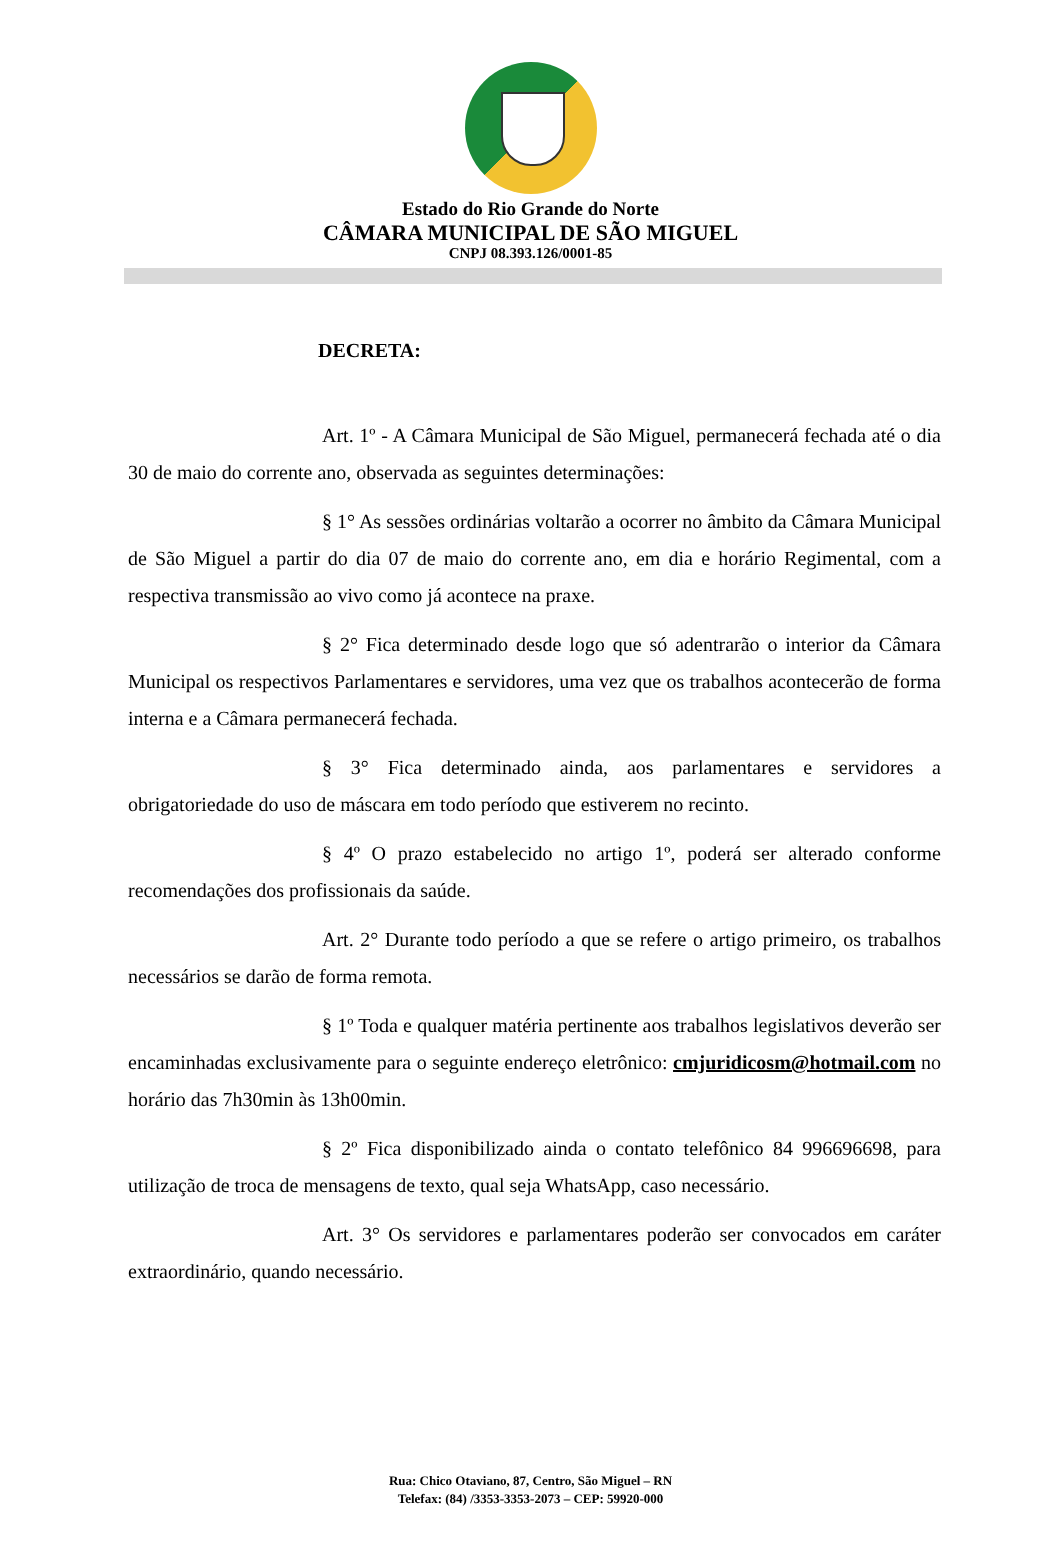Estado do Rio Grande do Norte
CÂMARA MUNICIPAL DE SÃO MIGUEL
CNPJ 08.393.126/0001-85
DECRETA:
Art. 1º - A Câmara Municipal de São Miguel, permanecerá fechada até o dia 30 de maio do corrente ano, observada as seguintes determinações:
§ 1° As sessões ordinárias voltarão a ocorrer no âmbito da Câmara Municipal de São Miguel a partir do dia 07 de maio do corrente ano, em dia e horário Regimental, com a respectiva transmissão ao vivo como já acontece na praxe.
§ 2° Fica determinado desde logo que só adentrarão o interior da Câmara Municipal os respectivos Parlamentares e servidores, uma vez que os trabalhos acontecerão de forma interna e a Câmara permanecerá fechada.
§ 3° Fica determinado ainda, aos parlamentares e servidores a obrigatoriedade do uso de máscara em todo período que estiverem no recinto.
§ 4º O prazo estabelecido no artigo 1º, poderá ser alterado conforme recomendações dos profissionais da saúde.
Art. 2° Durante todo período a que se refere o artigo primeiro, os trabalhos necessários se darão de forma remota.
§ 1º Toda e qualquer matéria pertinente aos trabalhos legislativos deverão ser encaminhadas exclusivamente para o seguinte endereço eletrônico: cmjuridicosm@hotmail.com no horário das 7h30min às 13h00min.
§ 2º Fica disponibilizado ainda o contato telefônico 84 996696698, para utilização de troca de mensagens de texto, qual seja WhatsApp, caso necessário.
Art. 3° Os servidores e parlamentares poderão ser convocados em caráter extraordinário, quando necessário.
Rua: Chico Otaviano, 87, Centro, São Miguel – RN
Telefax: (84) /3353-3353-2073 – CEP: 59920-000